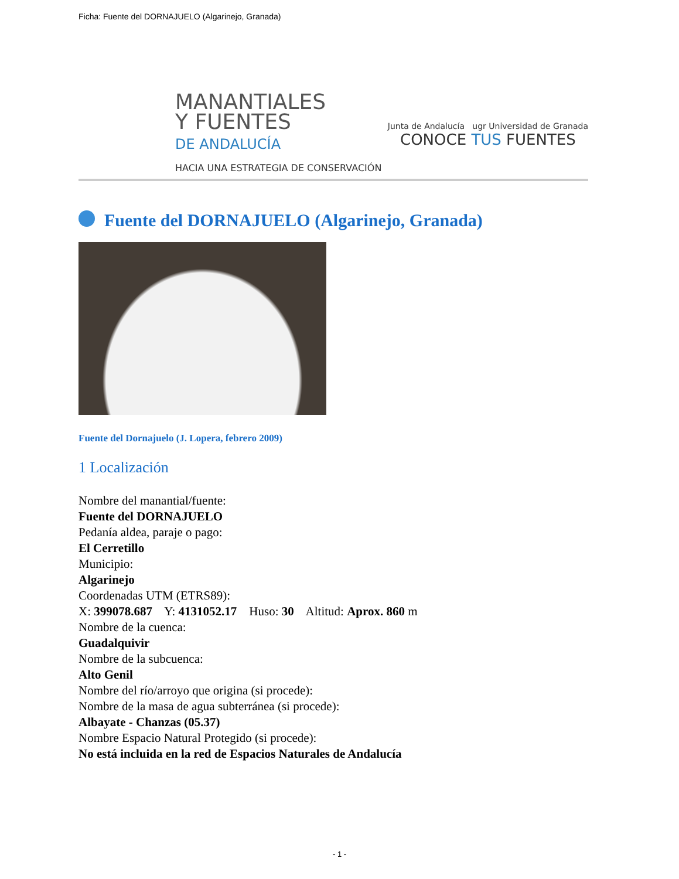Ficha: Fuente del DORNAJUELO (Algarinejo, Granada)
MANANTIALES
Y FUENTES
DE ANDALUCÍA
HACIA UNA ESTRATEGIA DE CONSERVACIÓN
Junta de Andalucía ugr Universidad de Granada
CONOCE TUS FUENTES
Fuente del DORNAJUELO (Algarinejo, Granada)
Fuente del Dornajuelo (J. Lopera, febrero 2009)
1 Localización
Nombre del manantial/fuente:
Fuente del DORNAJUELO
Pedanía aldea, paraje o pago:
El Cerretillo
Municipio:
Algarinejo
Coordenadas UTM (ETRS89):
X: 399078.687 Y: 4131052.17 Huso: 30 Altitud: Aprox. 860 m
Nombre de la cuenca:
Guadalquivir
Nombre de la subcuenca:
Alto Genil
Nombre del río/arroyo que origina (si procede):
Nombre de la masa de agua subterránea (si procede):
Albayate - Chanzas (05.37)
Nombre Espacio Natural Protegido (si procede):
No está incluida en la red de Espacios Naturales de Andalucía
- 1 -